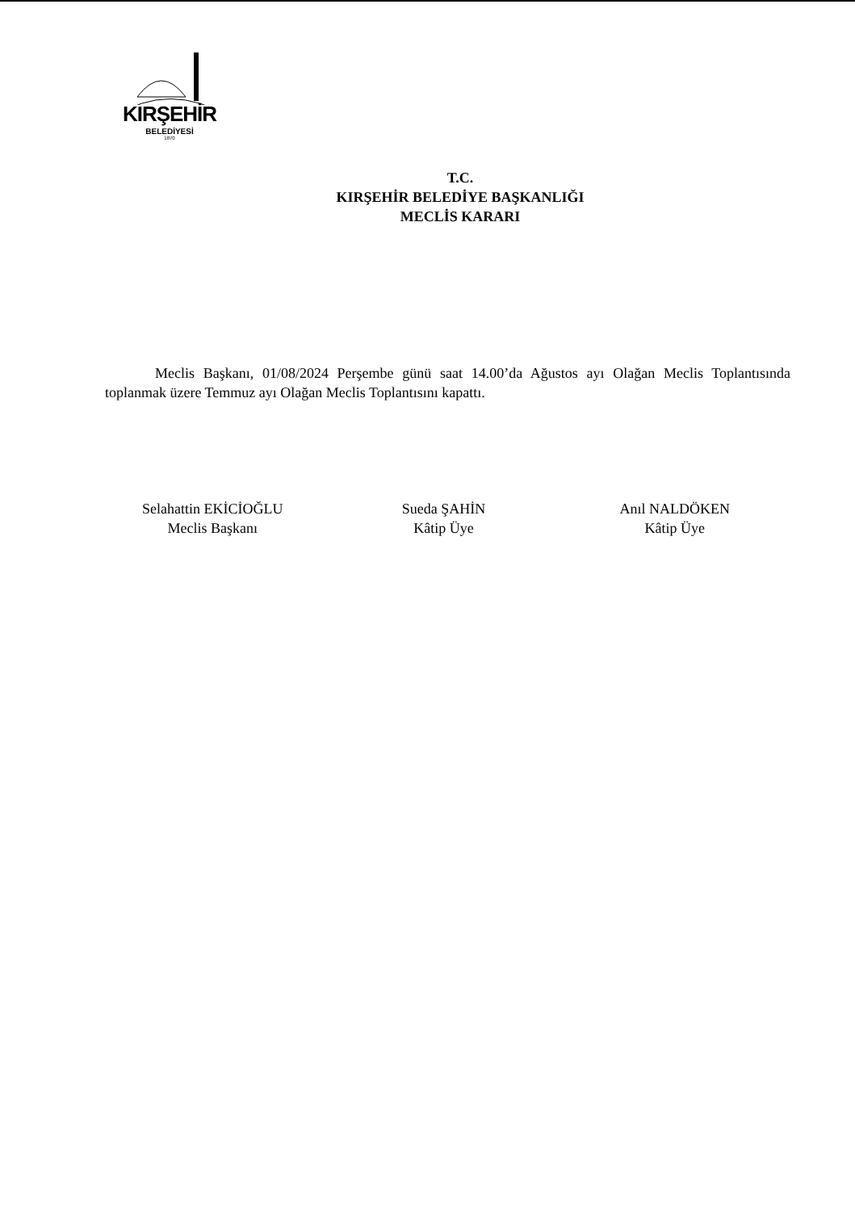KIRŞEHİR
BELEDİYESİ
1870
T.C.
KIRŞEHİR BELEDİYE BAŞKANLIĞI
MECLİS KARARI
Meclis Başkanı, 01/08/2024 Perşembe günü saat 14.00’da Ağustos ayı Olağan Meclis Toplantısında toplanmak üzere Temmuz ayı Olağan Meclis Toplantısını kapattı.
Selahattin EKİCİOĞLU
Meclis Başkanı
Sueda ŞAHİN
Kâtip Üye
Anıl NALDÖKEN
Kâtip Üye